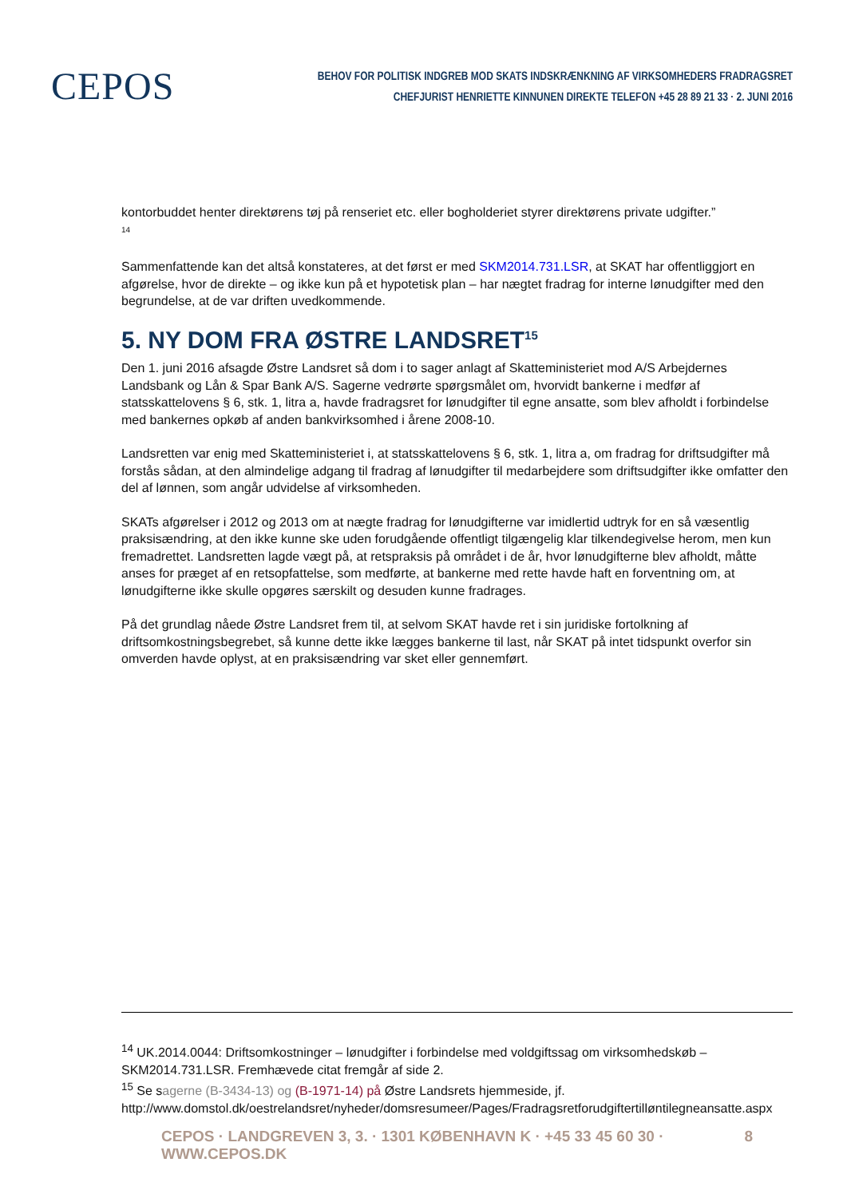CEPOS
BEHOV FOR POLITISK INDGREB MOD SKATS INDSKRÆNKNING AF VIRKSOMHEDERS FRADRAGSRET
CHEFJURIST HENRIETTE KINNUNEN DIREKTE TELEFON +45 28 89 21 33 · 2. JUNI 2016
kontorbuddet henter direktørens tøj på renseriet etc. eller bogholderiet styrer direktørens private udgifter.”
<sup>14</sup>
Sammenfattende kan det altså konstateres, at det først er med SKM2014.731.LSR, at SKAT har offentliggjort en afgørelse, hvor de direkte – og ikke kun på et hypotetisk plan – har nægtet fradrag for interne lønudgifter med den begrundelse, at de var driften uvedkommende.
5. NY DOM FRA ØSTRE LANDSRET<sup>15</sup>
Den 1. juni 2016 afsagde Østre Landsret så dom i to sager anlagt af Skatteministeriet mod A/S Arbejdernes Landsbank og Lån & Spar Bank A/S. Sagerne vedrørte spørgsmålet om, hvorvidt bankerne i medfør af statsskattelovens § 6, stk. 1, litra a, havde fradragsret for lønudgifter til egne ansatte, som blev afholdt i forbindelse med bankernes opkøb af anden bankvirksomhed i årene 2008-10.
Landsretten var enig med Skatteministeriet i, at statsskattelovens § 6, stk. 1, litra a, om fradrag for driftsudgifter må forstås sådan, at den almindelige adgang til fradrag af lønudgifter til medarbejdere som driftsudgifter ikke omfatter den del af lønnen, som angår udvidelse af virksomheden.
SKATs afgørelser i 2012 og 2013 om at nægte fradrag for lønudgifterne var imidlertid udtryk for en så væsentlig praksisændring, at den ikke kunne ske uden forudgående offentligt tilgængelig klar tilkendegivelse herom, men kun fremadrettet. Landsretten lagde vægt på, at retspraksis på området i de år, hvor lønudgifterne blev afholdt, måtte anses for præget af en retsopfattelse, som medførte, at bankerne med rette havde haft en forventning om, at lønudgifterne ikke skulle opgøres særskilt og desuden kunne fradrages.
På det grundlag nåede Østre Landsret frem til, at selvom SKAT havde ret i sin juridiske fortolkning af driftsomkostningsbegrebet, så kunne dette ikke lægges bankerne til last, når SKAT på intet tidspunkt overfor sin omverden havde oplyst, at en praksisændring var sket eller gennemført.
<sup>14</sup> UK.2014.0044: Driftsomkostninger – lønudgifter i forbindelse med voldgiftssag om virksomhedskøb – SKM2014.731.LSR. Fremhævede citat fremgår af side 2.
<sup>15</sup> Se sagerne (B-3434-13) og (B-1971-14) på Østre Landsrets hjemmeside, jf. http://www.domstol.dk/oestrelandsret/nyheder/domsresumeer/Pages/Fradragsretforudgiftertilløntilegneansatte.aspx
CEPOS · LANDGREVEN 3, 3. · 1301 KØBENHAVN K · +45 33 45 60 30 · WWW.CEPOS.DK 8